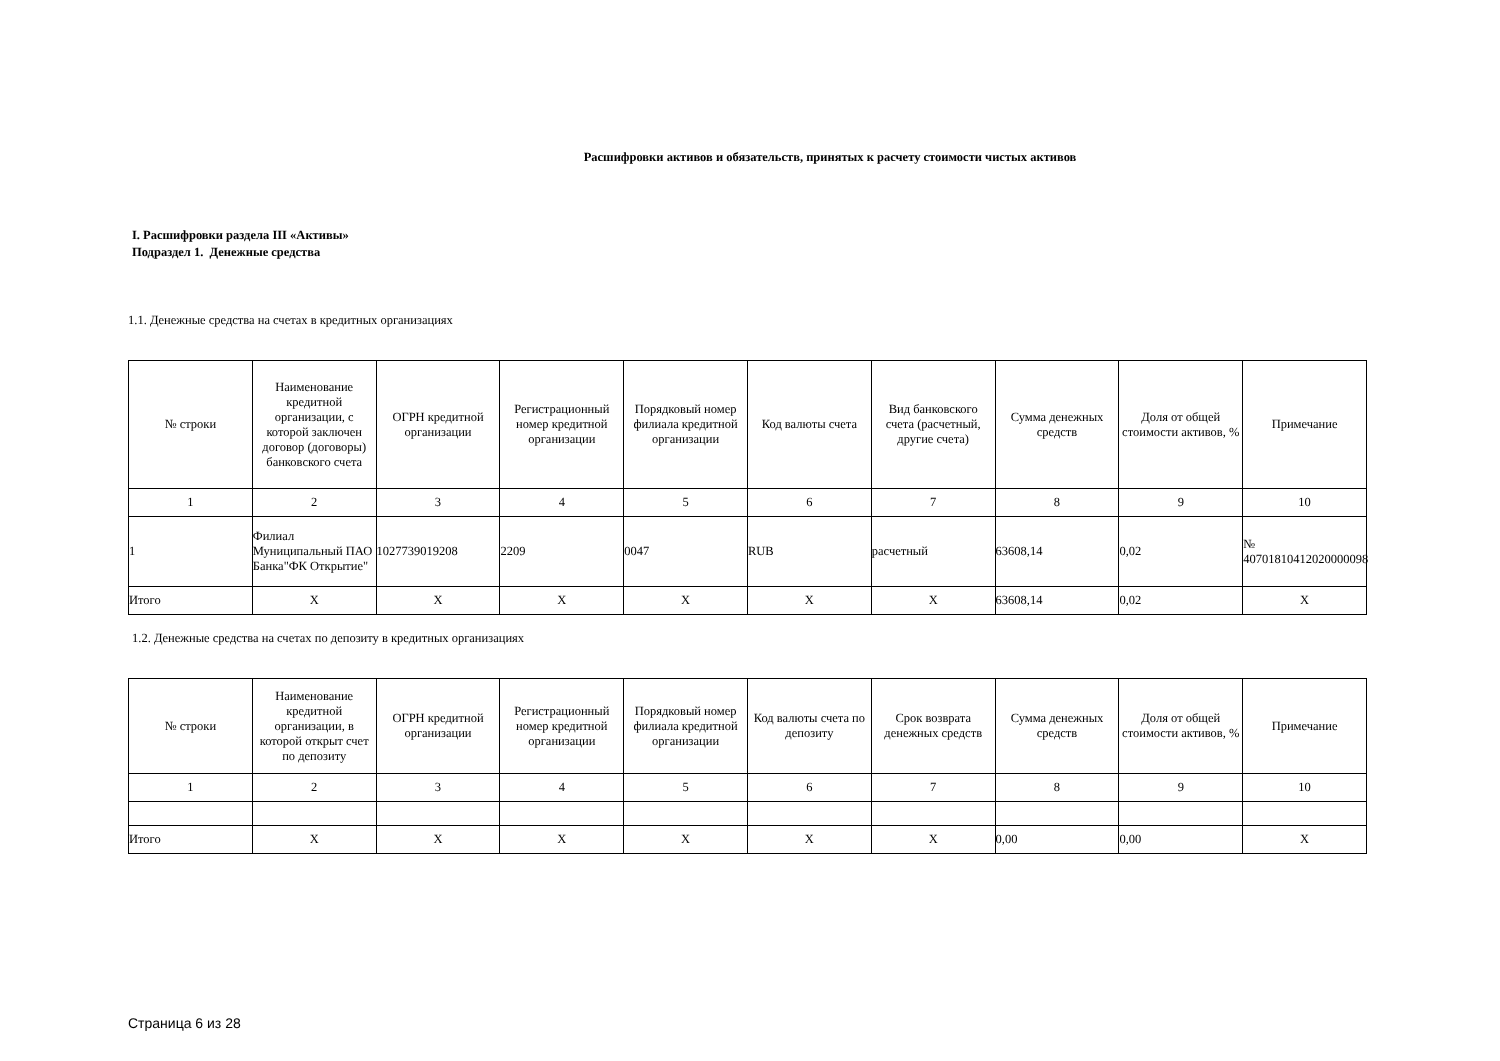Расшифровки активов и обязательств, принятых к расчету стоимости чистых активов
I. Расшифровки раздела III «Активы»
Подраздел 1. Денежные средства
1.1. Денежные средства на счетах в кредитных организациях
| № строки | Наименование кредитной организации, с которой заключен договор (договоры) банковского счета | ОГРН кредитной организации | Регистрационный номер кредитной организации | Порядковый номер филиала кредитной организации | Код валюты счета | Вид банковского счета (расчетный, другие счета) | Сумма денежных средств | Доля от общей стоимости активов, % | Примечание |
| --- | --- | --- | --- | --- | --- | --- | --- | --- | --- |
| 1 | 2 | 3 | 4 | 5 | 6 | 7 | 8 | 9 | 10 |
| 1 | Филиал Муниципальный ПАО Банка"ФК Открытие" | 1027739019208 | 2209 | 0047 | RUB | расчетный | 63608,14 | 0,02 | № 40701810412020000098 |
| Итого | X | X | X | X | X | X | 63608,14 | 0,02 | X |
1.2. Денежные средства на счетах по депозиту в кредитных организациях
| № строки | Наименование кредитной организации, в которой открыт счет по депозиту | ОГРН кредитной организации | Регистрационный номер кредитной организации | Порядковый номер филиала кредитной организации | Код валюты счета по депозиту | Срок возврата денежных средств | Сумма денежных средств | Доля от общей стоимости активов, % | Примечание |
| --- | --- | --- | --- | --- | --- | --- | --- | --- | --- |
| 1 | 2 | 3 | 4 | 5 | 6 | 7 | 8 | 9 | 10 |
| Итого | X | X | X | X | X | X | 0,00 | 0,00 | X |
Страница 6 из 28